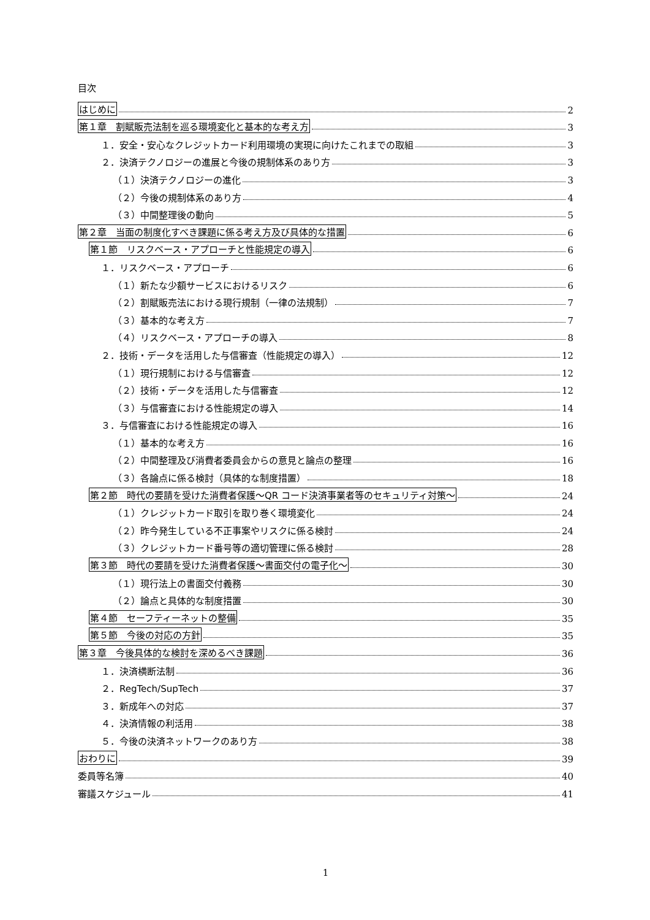目次
はじめに 2
第１章　割賦販売法制を巡る環境変化と基本的な考え方 3
１．安全・安心なクレジットカード利用環境の実現に向けたこれまでの取組 3
２．決済テクノロジーの進展と今後の規制体系のあり方 3
（１）決済テクノロジーの進化 3
（２）今後の規制体系のあり方 4
（３）中間整理後の動向 5
第２章　当面の制度化すべき課題に係る考え方及び具体的な措置 6
第１節　リスクベース・アプローチと性能規定の導入 6
１．リスクベース・アプローチ 6
（１）新たな少額サービスにおけるリスク 6
（２）割賦販売法における現行規制（一律の法規制） 7
（３）基本的な考え方 7
（４）リスクベース・アプローチの導入 8
２．技術・データを活用した与信審査（性能規定の導入） 12
（１）現行規制における与信審査 12
（２）技術・データを活用した与信審査 12
（３）与信審査における性能規定の導入 14
３．与信審査における性能規定の導入 16
（１）基本的な考え方 16
（２）中間整理及び消費者委員会からの意見と論点の整理 16
（３）各論点に係る検討（具体的な制度措置） 18
第２節　時代の要請を受けた消費者保護～QR コード決済事業者等のセキュリティ対策～ 24
（１）クレジットカード取引を取り巻く環境変化 24
（２）昨今発生している不正事案やリスクに係る検討 24
（３）クレジットカード番号等の適切管理に係る検討 28
第３節　時代の要請を受けた消費者保護～書面交付の電子化～ 30
（１）現行法上の書面交付義務 30
（２）論点と具体的な制度措置 30
第４節　セーフティーネットの整備 35
第５節　今後の対応の方針 35
第３章　今後具体的な検討を深めるべき課題 36
１．決済横断法制 36
２．RegTech/SupTech 37
３．新成年への対応 37
４．決済情報の利活用 38
５．今後の決済ネットワークのあり方 38
おわりに 39
委員等名簿 40
審議スケジュール 41
1